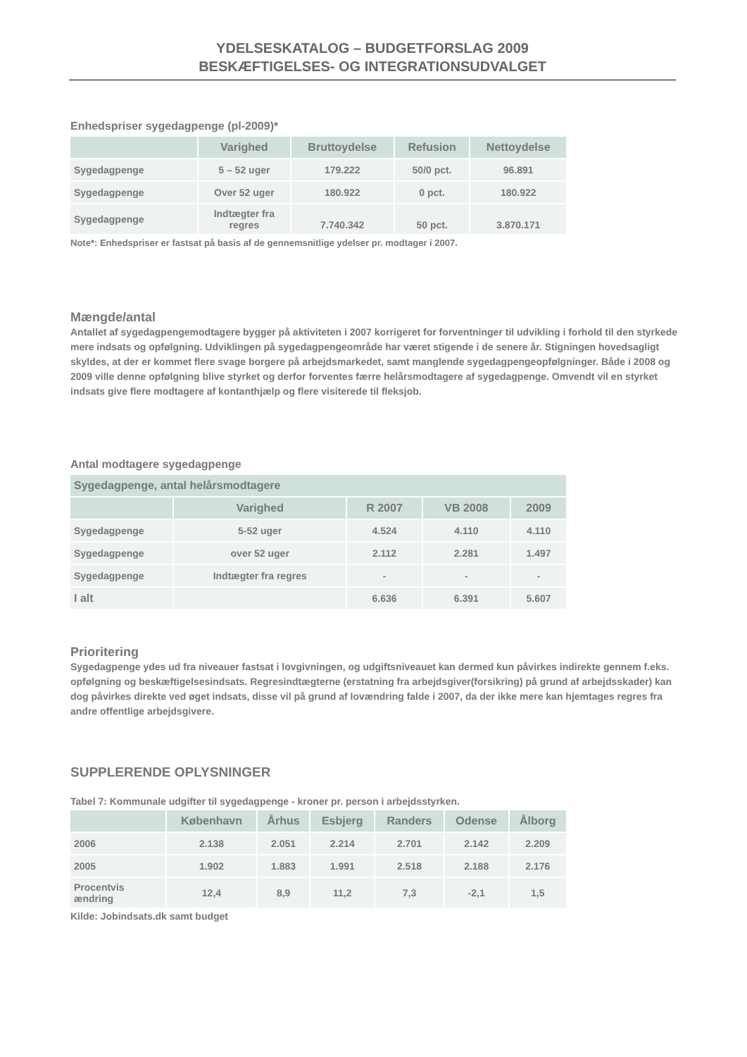YDELSESKATALOG – BUDGETFORSLAG 2009
BESKÆFTIGELSES- OG INTEGRATIONSUDVALGET
Enhedspriser sygedagpenge (pl-2009)*
| | Varighed | Bruttoydelse | Refusion | Nettoydelse |
| --- | --- | --- | --- | --- |
| Sygedagpenge | 5 – 52 uger | 179.222 | 50/0 pct. | 96.891 |
| Sygedagpenge | Over 52 uger | 180.922 | 0 pct. | 180.922 |
| Sygedagpenge | Indtægter fra regres | 7.740.342 | 50 pct. | 3.870.171 |
Note*: Enhedspriser er fastsat på basis af de gennemsnitlige ydelser pr. modtager i 2007.
Mængde/antal
Antallet af sygedagpengemodtagere bygger på aktiviteten i 2007 korrigeret for forventninger til udvikling i forhold til den styrkede mere indsats og opfølgning. Udviklingen på sygedagpengeområde har været stigende i de senere år. Stigningen hovedsagligt skyldes, at der er kommet flere svage borgere på arbejdsmarkedet, samt manglende sygedagpengeopfølgninger. Både i 2008 og 2009 ville denne opfølgning blive styrket og derfor forventes færre helårsmodtagere af sygedagpenge. Omvendt vil en styrket indsats give flere modtagere af kontanthjælp og flere visiterede til fleksjob.
Antal modtagere sygedagpenge
| Sygedagpenge, antal helårsmodtagere | | | | |
| --- | --- | --- | --- | --- |
| | Varighed | R 2007 | VB 2008 | 2009 |
| Sygedagpenge | 5-52 uger | 4.524 | 4.110 | 4.110 |
| Sygedagpenge | over 52 uger | 2.112 | 2.281 | 1.497 |
| Sygedagpenge | Indtægter fra regres | - | - | - |
| I alt | | 6.636 | 6.391 | 5.607 |
Prioritering
Sygedagpenge ydes ud fra niveauer fastsat i lovgivningen, og udgiftsniveauet kan dermed kun påvirkes indirekte gennem f.eks. opfølgning og beskæftigelsesindsats. Regresindtægterne (erstatning fra arbejdsgiver(forsikring) på grund af arbejdsskader) kan dog påvirkes direkte ved øget indsats, disse vil på grund af lovændring falde i 2007, da der ikke mere kan hjemtages regres fra andre offentlige arbejdsgivere.
SUPPLERENDE OPLYSNINGER
Tabel 7: Kommunale udgifter til sygedagpenge - kroner pr. person i arbejdsstyrken.
| | København | Århus | Esbjerg | Randers | Odense | Ålborg |
| --- | --- | --- | --- | --- | --- | --- |
| 2006 | 2.138 | 2.051 | 2.214 | 2.701 | 2.142 | 2.209 |
| 2005 | 1.902 | 1.883 | 1.991 | 2.518 | 2.188 | 2.176 |
| Procentvis ændring | 12,4 | 8,9 | 11,2 | 7,3 | -2,1 | 1,5 |
Kilde: Jobindsats.dk samt budget